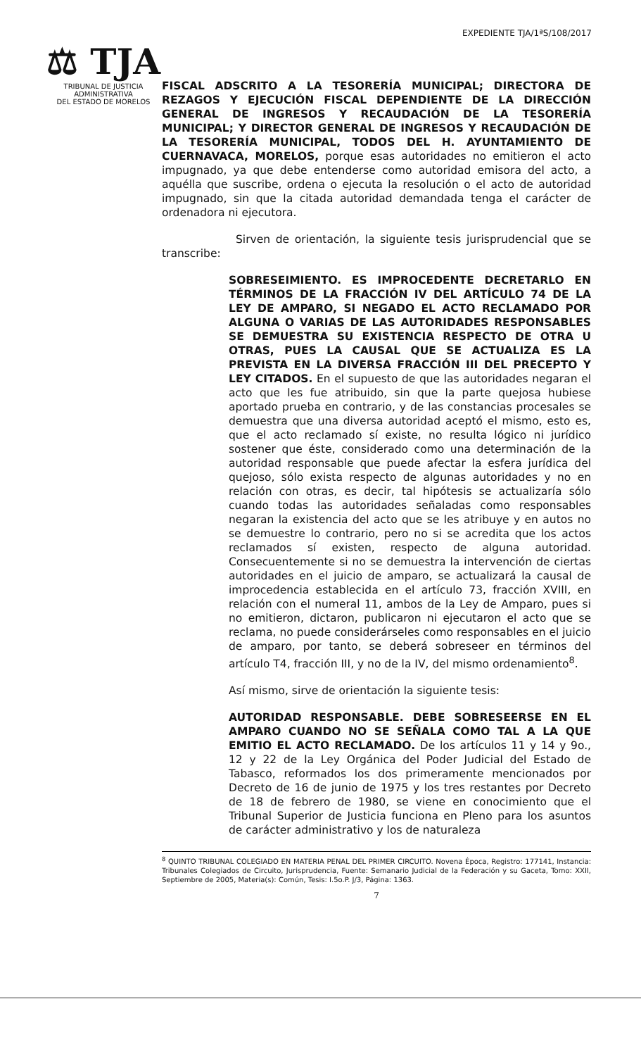EXPEDIENTE TJA/1ªS/108/2017
⚖ TJA
TRIBUNAL DE JUSTICIA ADMINISTRATIVA
DEL ESTADO DE MORELOS
FISCAL ADSCRITO A LA TESORERÍA MUNICIPAL; DIRECTORA DE REZAGOS Y EJECUCIÓN FISCAL DEPENDIENTE DE LA DIRECCIÓN GENERAL DE INGRESOS Y RECAUDACIÓN DE LA TESORERÍA MUNICIPAL; Y DIRECTOR GENERAL DE INGRESOS Y RECAUDACIÓN DE LA TESORERÍA MUNICIPAL, TODOS DEL H. AYUNTAMIENTO DE CUERNAVACA, MORELOS, porque esas autoridades no emitieron el acto impugnado, ya que debe entenderse como autoridad emisora del acto, a aquélla que suscribe, ordena o ejecuta la resolución o el acto de autoridad impugnado, sin que la citada autoridad demandada tenga el carácter de ordenadora ni ejecutora.
Sirven de orientación, la siguiente tesis jurisprudencial que se transcribe:
SOBRESEIMIENTO. ES IMPROCEDENTE DECRETARLO EN TÉRMINOS DE LA FRACCIÓN IV DEL ARTÍCULO 74 DE LA LEY DE AMPARO, SI NEGADO EL ACTO RECLAMADO POR ALGUNA O VARIAS DE LAS AUTORIDADES RESPONSABLES SE DEMUESTRA SU EXISTENCIA RESPECTO DE OTRA U OTRAS, PUES LA CAUSAL QUE SE ACTUALIZA ES LA PREVISTA EN LA DIVERSA FRACCIÓN III DEL PRECEPTO Y LEY CITADOS. En el supuesto de que las autoridades negaran el acto que les fue atribuido, sin que la parte quejosa hubiese aportado prueba en contrario, y de las constancias procesales se demuestra que una diversa autoridad aceptó el mismo, esto es, que el acto reclamado sí existe, no resulta lógico ni jurídico sostener que éste, considerado como una determinación de la autoridad responsable que puede afectar la esfera jurídica del quejoso, sólo exista respecto de algunas autoridades y no en relación con otras, es decir, tal hipótesis se actualizaría sólo cuando todas las autoridades señaladas como responsables negaran la existencia del acto que se les atribuye y en autos no se demuestre lo contrario, pero no si se acredita que los actos reclamados sí existen, respecto de alguna autoridad. Consecuentemente si no se demuestra la intervención de ciertas autoridades en el juicio de amparo, se actualizará la causal de improcedencia establecida en el artículo 73, fracción XVIII, en relación con el numeral 11, ambos de la Ley de Amparo, pues si no emitieron, dictaron, publicaron ni ejecutaron el acto que se reclama, no puede considerárseles como responsables en el juicio de amparo, por tanto, se deberá sobreseer en términos del artículo T4, fracción III, y no de la IV, del mismo ordenamiento<sup>8</sup>.
Así mismo, sirve de orientación la siguiente tesis:
AUTORIDAD RESPONSABLE. DEBE SOBRESEERSE EN EL AMPARO CUANDO NO SE SEÑALA COMO TAL A LA QUE EMITIO EL ACTO RECLAMADO. De los artículos 11 y 14 y 9o., 12 y 22 de la Ley Orgánica del Poder Judicial del Estado de Tabasco, reformados los dos primeramente mencionados por Decreto de 16 de junio de 1975 y los tres restantes por Decreto de 18 de febrero de 1980, se viene en conocimiento que el Tribunal Superior de Justicia funciona en Pleno para los asuntos de carácter administrativo y los de naturaleza
<sup>8</sup> QUINTO TRIBUNAL COLEGIADO EN MATERIA PENAL DEL PRIMER CIRCUITO. Novena Época, Registro: 177141, Instancia: Tribunales Colegiados de Circuito, Jurisprudencia, Fuente: Semanario Judicial de la Federación y su Gaceta, Tomo: XXII, Septiembre de 2005, Materia(s): Común, Tesis: I.5o.P. J/3, Página: 1363.
7